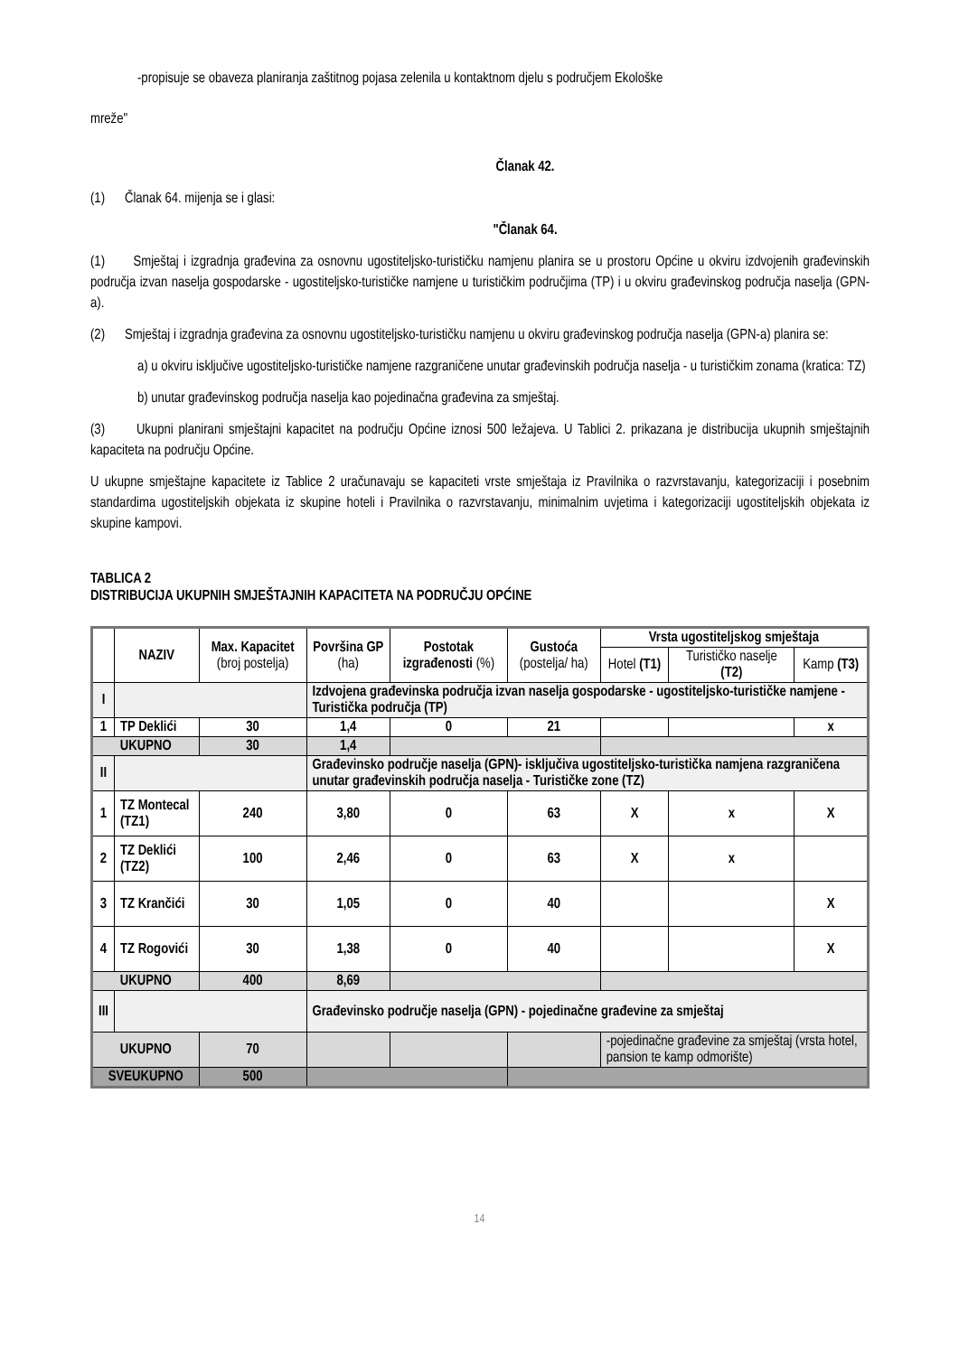-propisuje se obaveza planiranja zaštitnog pojasa zelenila u kontaktnom djelu s područjem Ekološke
mreže"
Članak 42.
(1) Članak 64. mijenja se i glasi:
"Članak 64.
(1) Smještaj i izgradnja građevina za osnovnu ugostiteljsko-turističku namjenu planira se u prostoru Općine u okviru izdvojenih građevinskih područja izvan naselja gospodarske - ugostiteljsko-turističke namjene u turističkim područjima (TP) i u okviru građevinskog područja naselja (GPN-a).
(2) Smještaj i izgradnja građevina za osnovnu ugostiteljsko-turističku namjenu u okviru građevinskog područja naselja (GPN-a) planira se:
a) u okviru isključive ugostiteljsko-turističke namjene razgraničene unutar građevinskih područja naselja - u turističkim zonama (kratica: TZ)
b) unutar građevinskog područja naselja kao pojedinačna građevina za smještaj.
(3) Ukupni planirani smještajni kapacitet na području Općine iznosi 500 ležajeva. U Tablici 2. prikazana je distribucija ukupnih smještajnih kapaciteta na području Općine.
U ukupne smještajne kapacitete iz Tablice 2 uračunavaju se kapaciteti vrste smještaja iz Pravilnika o razvrstavanju, kategorizaciji i posebnim standardima ugostiteljskih objekata iz skupine hoteli i Pravilnika o razvrstavanju, minimalnim uvjetima i kategorizaciji ugostiteljskih objekata iz skupine kampovi.
TABLICA 2
DISTRIBUCIJA UKUPNIH SMJEŠTAJNIH KAPACITETA NA PODRUČJU OPĆINE
| | NAZIV | Max. Kapacitet (broj postelja) | Površina GP (ha) | Postotak izgrađenosti (%) | Gustoća (postelja/ ha) | Vrsta ugostiteljskog smještaja | | |
| --- | --- | --- | --- | --- | --- | --- | --- | --- |
| | | | | | | Hotel (T1) | Turističko naselje (T2) | Kamp (T3) |
| I | | | Izdvojena građevinska područja izvan naselja gospodarske - ugostiteljsko-turističke namjene - Turistička područja (TP) | | | | | |
| 1 | TP Deklići | 30 | 1,4 | 0 | 21 | | | x |
| UKUPNO | | 30 | 1,4 | | | | | |
| II | | | Građevinsko područje naselja (GPN)- isključiva ugostiteljsko-turistička namjena razgraničena unutar građevinskih područja naselja - Turističke zone (TZ) | | | | | |
| 1 | TZ Montecal (TZ1) | 240 | 3,80 | 0 | 63 | X | x | X |
| 2 | TZ Deklići (TZ2) | 100 | 2,46 | 0 | 63 | X | x | |
| 3 | TZ Krančići | 30 | 1,05 | 0 | 40 | | | X |
| 4 | TZ Rogovići | 30 | 1,38 | 0 | 40 | | | X |
| UKUPNO | | 400 | 8,69 | | | | | |
| III | | | Građevinsko područje naselja (GPN) - pojedinačne građevine za smještaj | | | | | |
| UKUPNO | | 70 | | | | -pojedinačne građevine za smještaj (vrsta hotel, pansion te kamp odmorište) | | |
| SVEUKUPNO | | 500 | | | | | | |
14